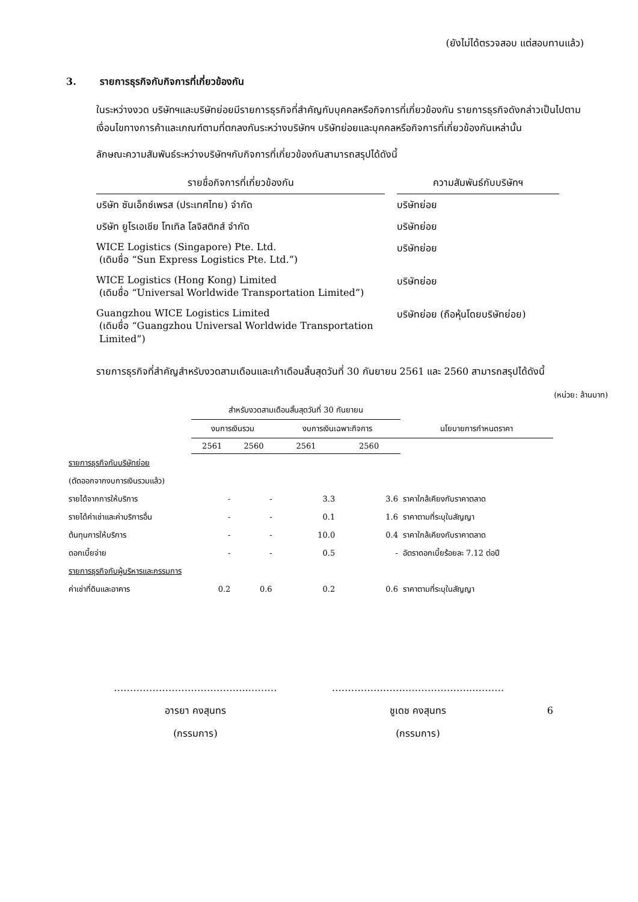(ยังไม่ได้ตรวจสอบ แต่สอบทานแล้ว)
3. รายการธุรกิจกับกิจการที่เกี่ยวข้องกัน
ในระหว่างงวด บริษัทฯและบริษัทย่อยมีรายการธุรกิจที่สำคัญกับบุคคลหรือกิจการที่เกี่ยวข้องกัน รายการธุรกิจดังกล่าวเป็นไปตามเงื่อนไขทางการค้าและเกณฑ์ตามที่ตกลงกันระหว่างบริษัทฯ บริษัทย่อยและบุคคลหรือกิจการที่เกี่ยวข้องกันเหล่านั้น
ลักษณะความสัมพันธ์ระหว่างบริษัทฯกับกิจการที่เกี่ยวข้องกันสามารถสรุปได้ดังนี้
| รายชื่อกิจการที่เกี่ยวข้องกัน | | ความสัมพันธ์กับบริษัทฯ |
| --- | --- | --- |
| บริษัท ซันเอ็กซ์เพรส (ประเทศไทย) จำกัด | | บริษัทย่อย |
| บริษัท ยูโรเอเชีย โทเทิล โลจิสติกส์ จำกัด | | บริษัทย่อย |
| WICE Logistics (Singapore) Pte. Ltd. (เดิมชื่อ “Sun Express Logistics Pte. Ltd.”) | | บริษัทย่อย |
| WICE Logistics (Hong Kong) Limited (เดิมชื่อ “Universal Worldwide Transportation Limited”) | | บริษัทย่อย |
| Guangzhou WICE Logistics Limited (เดิมชื่อ “Guangzhou Universal Worldwide Transportation Limited”) | | บริษัทย่อย (ถือหุ้นโดยบริษัทย่อย) |
รายการธุรกิจที่สำคัญสำหรับงวดสามเดือนและเก้าเดือนสิ้นสุดวันที่ 30 กันยายน 2561 และ 2560 สามารถสรุปได้ดังนี้
(หน่วย: ล้านบาท)
| | สำหรับงวดสามเดือนสิ้นสุดวันที่ 30 กันยายน | | | | |
| --- | --- | --- | --- | --- | --- |
| | งบการเงินรวม | | งบการเงินเฉพาะกิจการ | | นโยบายการกำหนดราคา |
| | 2561 | 2560 | 2561 | 2560 | |
| รายการธุรกิจกับบริษัทย่อย | | | | | |
| (ตัดออกจากงบการเงินรวมแล้ว) | | | | | |
| รายได้จากการให้บริการ | - | - | 3.3 | 3.6 | ราคาใกล้เคียงกับราคาตลาด |
| รายได้ค่าเช่าและค่าบริการอื่น | - | - | 0.1 | 1.6 | ราคาตามที่ระบุในสัญญา |
| ต้นทุนการให้บริการ | - | - | 10.0 | 0.4 | ราคาใกล้เคียงกับราคาตลาด |
| ดอกเบี้ยจ่าย | - | - | 0.5 | - | อัตราดอกเบี้ยร้อยละ 7.12 ต่อปี |
| รายการธุรกิจกับผู้บริหารและกรรมการ | | | | | |
| ค่าเช่าที่ดินและอาคาร | 0.2 | 0.6 | 0.2 | 0.6 | ราคาตามที่ระบุในสัญญา |
…………………………………...………
อารยา คงสุนทร
(กรรมการ)
…………….……..………………...………
ชูเดช คงสุนทร
(กรรมการ)
6